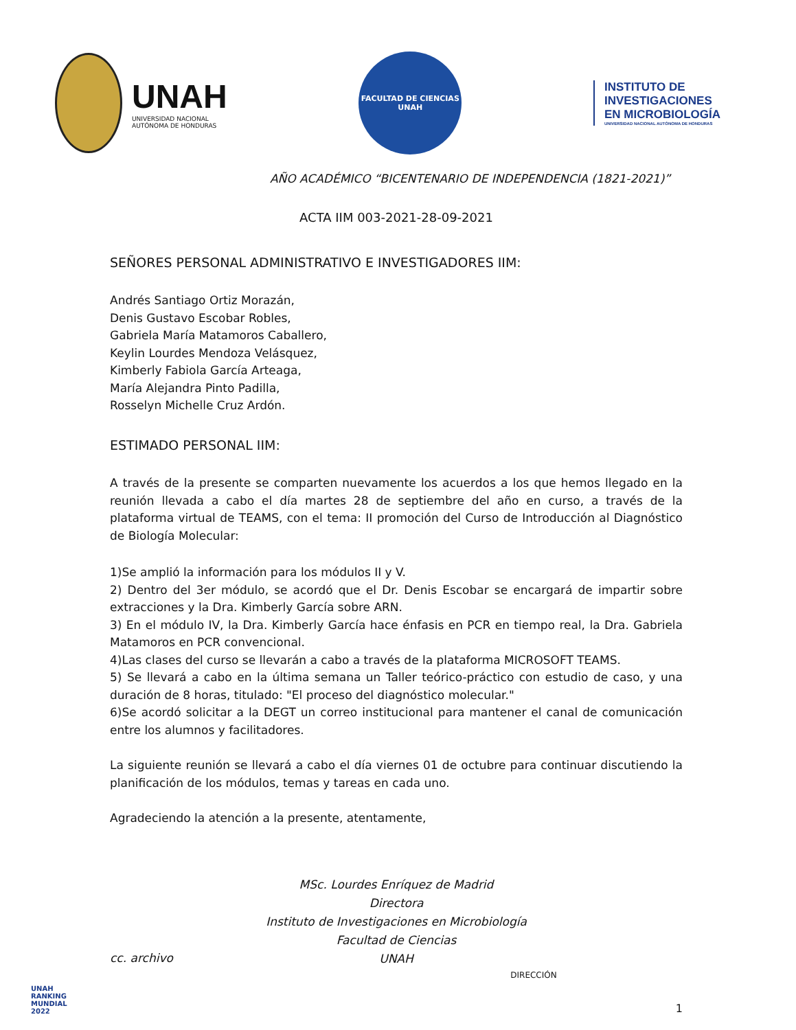UNAH
UNIVERSIDAD NACIONAL
AUTÓNOMA DE HONDURAS
FACULTAD DE CIENCIAS
UNAH
INSTITUTO DE
INVESTIGACIONES
EN MICROBIOLOGÍA
UNIVERSIDAD NACIONAL AUTÓNOMA DE HONDURAS
AÑO ACADÉMICO “BICENTENARIO DE INDEPENDENCIA (1821-2021)”
ACTA IIM 003-2021-28-09-2021
SEÑORES PERSONAL ADMINISTRATIVO E INVESTIGADORES IIM:
Andrés Santiago Ortiz Morazán,
Denis Gustavo Escobar Robles,
Gabriela María Matamoros Caballero,
Keylin Lourdes Mendoza Velásquez,
Kimberly Fabiola García Arteaga,
María Alejandra Pinto Padilla,
Rosselyn Michelle Cruz Ardón.
ESTIMADO PERSONAL IIM:
A través de la presente se comparten nuevamente los acuerdos a los que hemos llegado en la reunión llevada a cabo el día martes 28 de septiembre del año en curso, a través de la plataforma virtual de TEAMS, con el tema: II promoción del Curso de Introducción al Diagnóstico de Biología Molecular:
1)Se amplió la información para los módulos II y V.
2) Dentro del 3er módulo, se acordó que el Dr. Denis Escobar se encargará de impartir sobre extracciones y la Dra. Kimberly García sobre ARN.
3) En el módulo IV, la Dra. Kimberly García hace énfasis en PCR en tiempo real, la Dra. Gabriela Matamoros en PCR convencional.
4)Las clases del curso se llevarán a cabo a través de la plataforma MICROSOFT TEAMS.
5) Se llevará a cabo en la última semana un Taller teórico-práctico con estudio de caso, y una duración de 8 horas, titulado: "El proceso del diagnóstico molecular."
6)Se acordó solicitar a la DEGT un correo institucional para mantener el canal de comunicación entre los alumnos y facilitadores.
La siguiente reunión se llevará a cabo el día viernes 01 de octubre para continuar discutiendo la planificación de los módulos, temas y tareas en cada uno.
Agradeciendo la atención a la presente, atentamente,
MSc. Lourdes Enríquez de Madrid
Directora
Instituto de Investigaciones en Microbiología
Facultad de Ciencias
UNAH
cc. archivo
DIRECCIÓN
UNAH
RANKING
MUNDIAL
2022
1